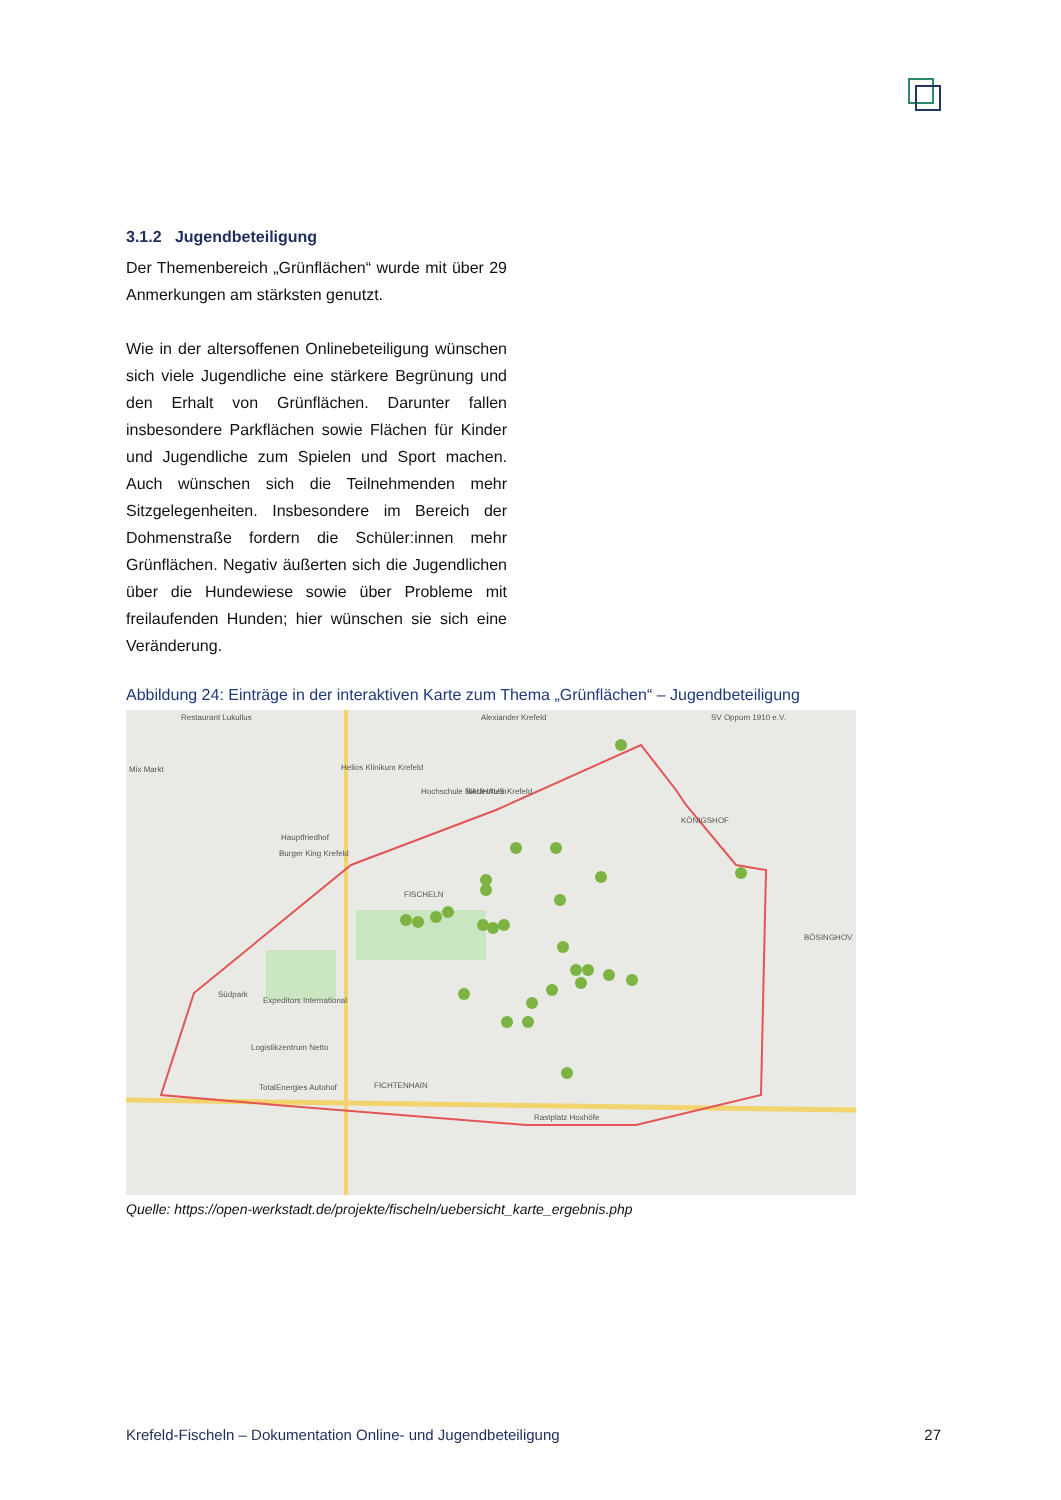3.1.2 Jugendbeteiligung
Der Themenbereich „Grünflächen“ wurde mit über 29 Anmerkungen am stärksten genutzt.
Wie in der altersoffenen Onlinebeteiligung wünschen sich viele Jugendliche eine stärkere Begrünung und den Erhalt von Grünflächen. Darunter fallen insbesondere Parkflächen sowie Flächen für Kinder und Jugendliche zum Spielen und Sport machen. Auch wünschen sich die Teilnehmenden mehr Sitzgelegenheiten. Insbesondere im Bereich der Dohmenstraße fordern die Schüler:innen mehr Grünflächen. Negativ äußerten sich die Jugendlichen über die Hundewiese sowie über Probleme mit freilaufenden Hunden; hier wünschen sie sich eine Veränderung.
Abbildung 24: Einträge in der interaktiven Karte zum Thema „Grünflächen“ – Jugendbeteiligung
Restaurant Lukullus
Alexiander Krefeld
Mix Markt
Helios Klinikum Krefeld
Hochschule Niederrhein
BAUHAUS Krefeld
Hauptfriedhof
Burger King Krefeld
KÖNIGSHOF
FISCHELN
Südpark
Expeditors International
Logistikzentrum Netto
TotalEnergies Autohof
FICHTENHAIN
Rastplatz Hoxhöfe
BÖSINGHOV
SV Oppum 1910 e.V.
Quelle: https://open-werkstadt.de/projekte/fischeln/uebersicht_karte_ergebnis.php
Krefeld-Fischeln – Dokumentation Online- und Jugendbeteiligung 27